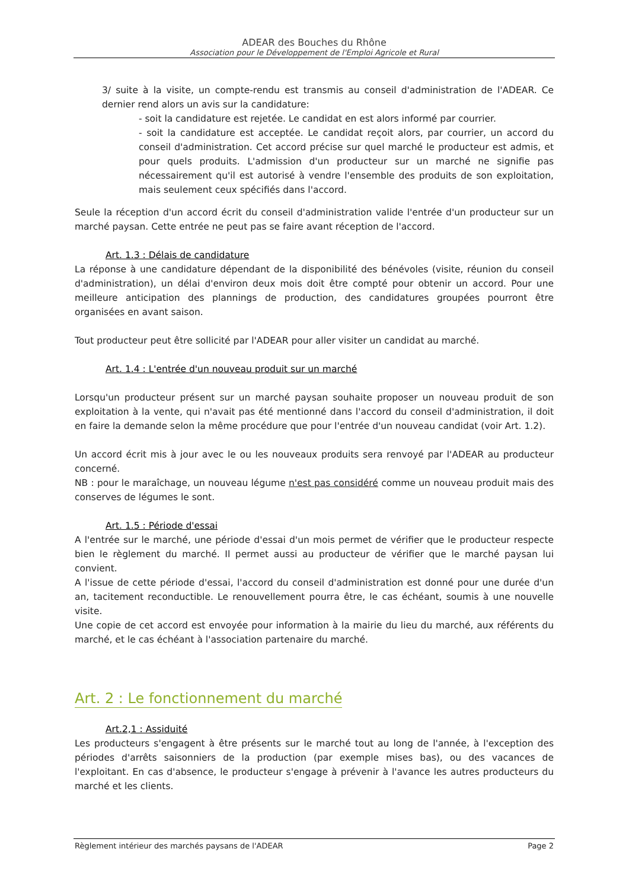ADEAR des Bouches du Rhône
Association pour le Développement de l'Emploi Agricole et Rural
3/ suite à la visite, un compte-rendu est transmis au conseil d'administration de l'ADEAR. Ce dernier rend alors un avis sur la candidature:
- soit la candidature est rejetée. Le candidat en est alors informé par courrier.
- soit la candidature est acceptée. Le candidat reçoit alors, par courrier, un accord du conseil d'administration. Cet accord précise sur quel marché le producteur est admis, et pour quels produits. L'admission d'un producteur sur un marché ne signifie pas nécessairement qu'il est autorisé à vendre l'ensemble des produits de son exploitation, mais seulement ceux spécifiés dans l'accord.
Seule la réception d'un accord écrit du conseil d'administration valide l'entrée d'un producteur sur un marché paysan. Cette entrée ne peut pas se faire avant réception de l'accord.
Art. 1.3 : Délais de candidature
La réponse à une candidature dépendant de la disponibilité des bénévoles (visite, réunion du conseil d'administration), un délai d'environ deux mois doit être compté pour obtenir un accord. Pour une meilleure anticipation des plannings de production, des candidatures groupées pourront être organisées en avant saison.
Tout producteur peut être sollicité par l'ADEAR pour aller visiter un candidat au marché.
Art. 1.4 : L'entrée d'un nouveau produit sur un marché
Lorsqu'un producteur présent sur un marché paysan souhaite proposer un nouveau produit de son exploitation à la vente, qui n'avait pas été mentionné dans l'accord du conseil d'administration, il doit en faire la demande selon la même procédure que pour l'entrée d'un nouveau candidat (voir Art. 1.2).
Un accord écrit mis à jour avec le ou les nouveaux produits sera renvoyé par l'ADEAR au producteur concerné.
NB : pour le maraîchage, un nouveau légume n'est pas considéré comme un nouveau produit mais des conserves de légumes le sont.
Art. 1.5 : Période d'essai
A l'entrée sur le marché, une période d'essai d'un mois permet de vérifier que le producteur respecte bien le règlement du marché. Il permet aussi au producteur de vérifier que le marché paysan lui convient.
A l'issue de cette période d'essai, l'accord du conseil d'administration est donné pour une durée d'un an, tacitement reconductible. Le renouvellement pourra être, le cas échéant, soumis à une nouvelle visite.
Une copie de cet accord est envoyée pour information à la mairie du lieu du marché, aux référents du marché, et le cas échéant à l'association partenaire du marché.
Art. 2 : Le fonctionnement du marché
Art.2,1 : Assiduité
Les producteurs s'engagent à être présents sur le marché tout au long de l'année, à l'exception des périodes d'arrêts saisonniers de la production (par exemple mises bas), ou des vacances de l'exploitant. En cas d'absence, le producteur s'engage à prévenir à l'avance les autres producteurs du marché et les clients.
Règlement intérieur des marchés paysans de l'ADEAR Page 2